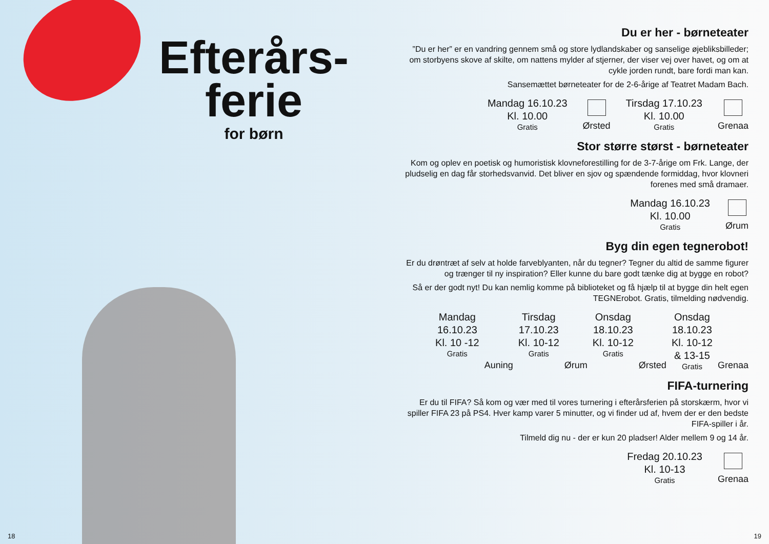Efterårs-
ferie
for børn
Du er her - børneteater
”Du er her” er en vandring gennem små og store lydlandskaber og sanselige øjebliksbilleder; om storbyens skove af skilte, om nattens mylder af stjerner, der viser vej over havet, og om at cykle jorden rundt, bare fordi man kan.
Sansemættet børneteater for de 2-6-årige af Teatret Madam Bach.
Mandag 16.10.23
Kl. 10.00
Gratis
Ørsted
Tirsdag 17.10.23
Kl. 10.00
Gratis
Grenaa
Stor større størst - børneteater
Kom og oplev en poetisk og humoristisk klovneforestilling for de 3-7-årige om Frk. Lange, der pludselig en dag får storhedsvanvid. Det bliver en sjov og spændende formiddag, hvor klovneri forenes med små dramaer.
Mandag 16.10.23
Kl. 10.00
Gratis
Ørum
Byg din egen tegnerobot!
Er du drøntræt af selv at holde farveblyanten, når du tegner? Tegner du altid de samme figurer og trænger til ny inspiration? Eller kunne du bare godt tænke dig at bygge en robot?
Så er der godt nyt! Du kan nemlig komme på biblioteket og få hjælp til at bygge din helt egen TEGNErobot. Gratis, tilmelding nødvendig.
Mandag
16.10.23
Kl. 10 -12
Gratis
Auning
Tirsdag
17.10.23
Kl. 10-12
Gratis
Ørum
Onsdag
18.10.23
Kl. 10-12
Gratis
Ørsted
Onsdag
18.10.23
Kl. 10-12
& 13-15
Gratis
Grenaa
FIFA-turnering
Er du til FIFA? Så kom og vær med til vores turnering i efterårsferien på storskærm, hvor vi spiller FIFA 23 på PS4. Hver kamp varer 5 minutter, og vi finder ud af, hvem der er den bedste FIFA-spiller i år.
Tilmeld dig nu - der er kun 20 pladser! Alder mellem 9 og 14 år.
Fredag 20.10.23
Kl. 10-13
Gratis
Grenaa
18 19